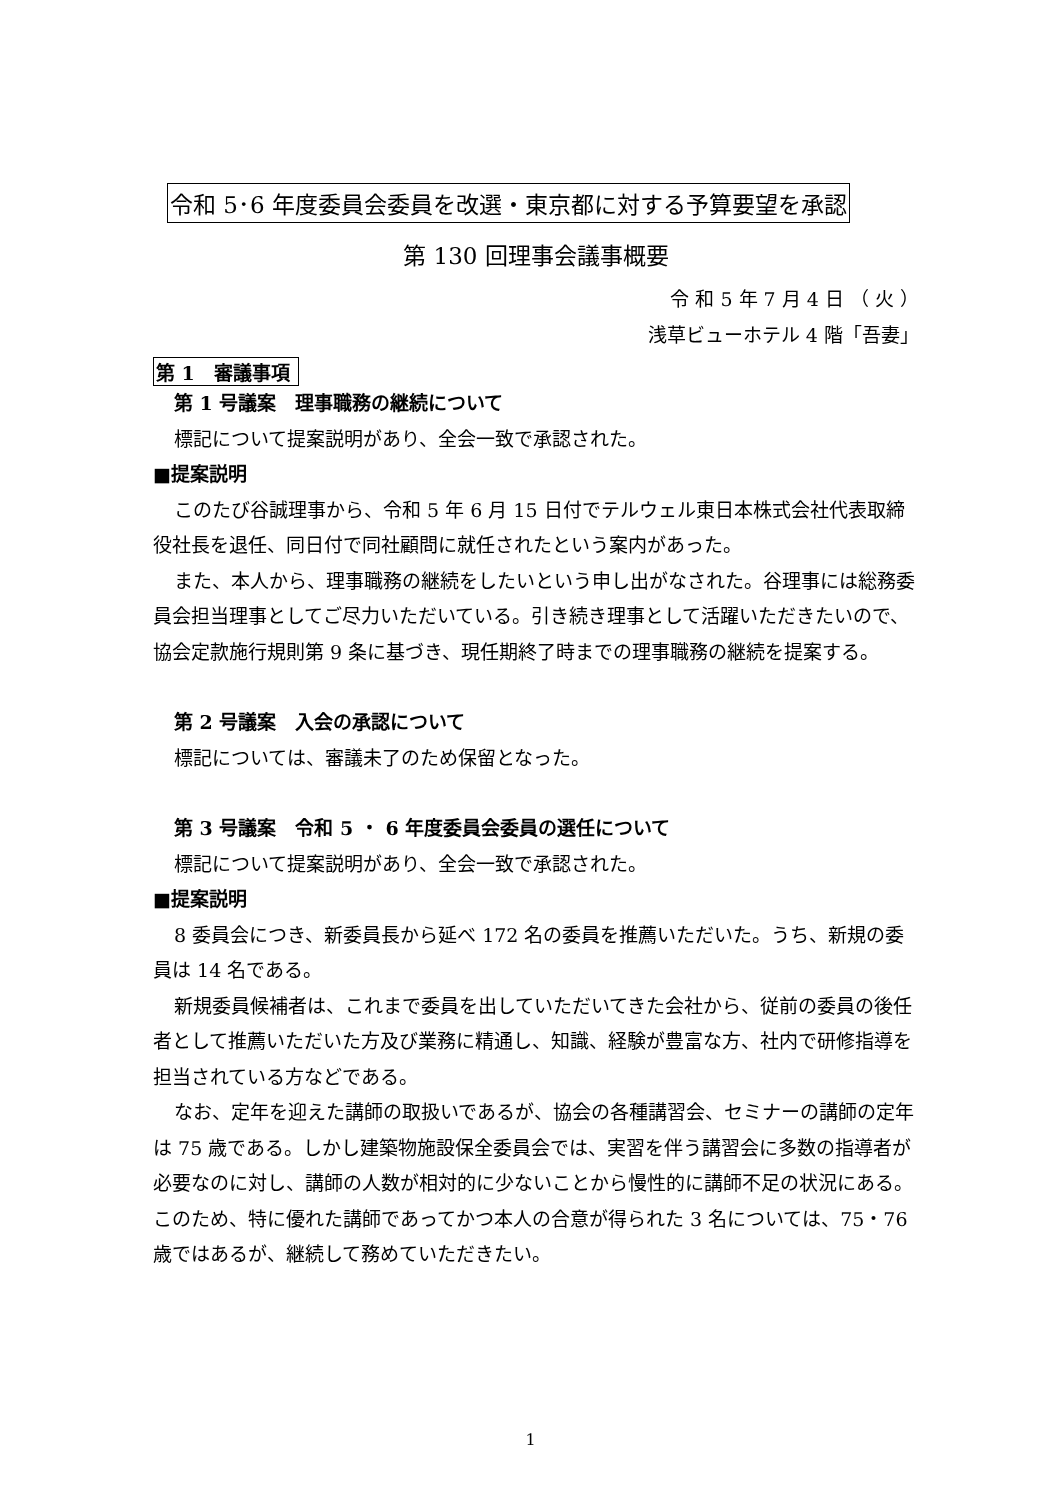令和 5･6 年度委員会委員を改選・東京都に対する予算要望を承認
第 130 回理事会議事概要
令 和 5 年 7 月 4 日 （ 火 ）
浅草ビューホテル 4 階「吾妻」
第 1　審議事項
第 1 号議案　理事職務の継続について
標記について提案説明があり、全会一致で承認された。
■提案説明
このたび谷誠理事から、令和 5 年 6 月 15 日付でテルウェル東日本株式会社代表取締役社長を退任、同日付で同社顧問に就任されたという案内があった。
また、本人から、理事職務の継続をしたいという申し出がなされた。谷理事には総務委員会担当理事としてご尽力いただいている。引き続き理事として活躍いただきたいので、協会定款施行規則第 9 条に基づき、現任期終了時までの理事職務の継続を提案する。
第 2 号議案　入会の承認について
標記については、審議未了のため保留となった。
第 3 号議案　令和 5 ・ 6 年度委員会委員の選任について
標記について提案説明があり、全会一致で承認された。
■提案説明
8 委員会につき、新委員長から延べ 172 名の委員を推薦いただいた。うち、新規の委員は 14 名である。
新規委員候補者は、これまで委員を出していただいてきた会社から、従前の委員の後任者として推薦いただいた方及び業務に精通し、知識、経験が豊富な方、社内で研修指導を担当されている方などである。
なお、定年を迎えた講師の取扱いであるが、協会の各種講習会、セミナーの講師の定年は 75 歳である。しかし建築物施設保全委員会では、実習を伴う講習会に多数の指導者が必要なのに対し、講師の人数が相対的に少ないことから慢性的に講師不足の状況にある。このため、特に優れた講師であってかつ本人の合意が得られた 3 名については、75・76 歳ではあるが、継続して務めていただきたい。
1